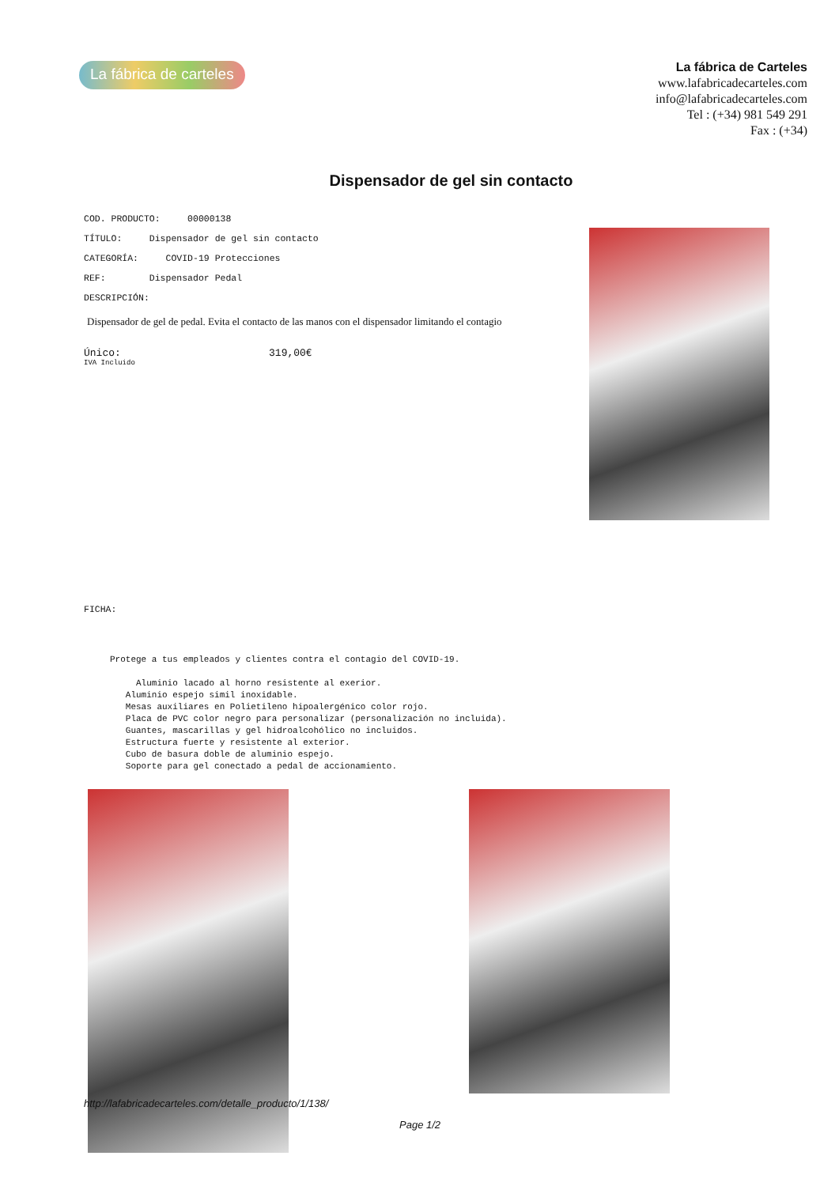La fábrica de carteles
La fábrica de Carteles
www.lafabricadecarteles.com
info@lafabricadecarteles.com
Tel : (+34) 981 549 291
Fax : (+34)
Dispensador de gel sin contacto
COD. PRODUCTO: 00000138
TÍTULO: Dispensador de gel sin contacto
CATEGORÍA: COVID-19 Protecciones
REF: Dispensador Pedal
DESCRIPCIÓN:
Dispensador de gel de pedal. Evita el contacto de las manos con el dispensador limitando el contagio
Único: 319,00€
IVA Incluido
FICHA:
     Protege a tus empleados y clientes contra el contagio del COVID-19.

          Aluminio lacado al horno resistente al exerior.
        Aluminio espejo simil inoxidable.
        Mesas auxiliares en Polietileno hipoalergénico color rojo.
        Placa de PVC color negro para personalizar (personalización no incluida).
        Guantes, mascarillas y gel hidroalcohólico no incluidos.
        Estructura fuerte y resistente al exterior.
        Cubo de basura doble de aluminio espejo.
        Soporte para gel conectado a pedal de accionamiento.
http://lafabricadecarteles.com/detalle_producto/1/138/
Page 1/2